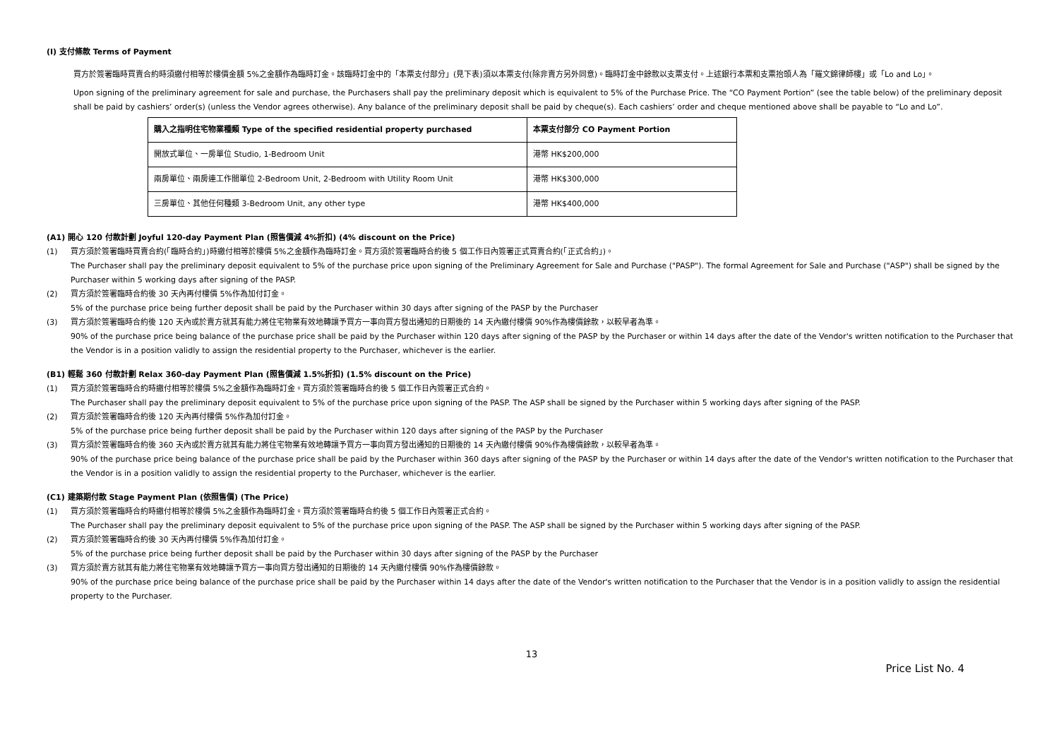(I) 支付條款 Terms of Payment
買方於簽署臨時買賣合約時須繳付相等於樓價金額 5%之金額作為臨時訂金。該臨時訂金中的「本票支付部分」(見下表)須以本票支付(除非賣方另外同意)。臨時訂金中餘款以支票支付。上述銀行本票和支票抬頭人為「羅文錦律師樓」或「Lo and Lo」。
Upon signing of the preliminary agreement for sale and purchase, the Purchasers shall pay the preliminary deposit which is equivalent to 5% of the Purchase Price. The “CO Payment Portion” (see the table below) of the preliminary deposit shall be paid by cashiers’ order(s) (unless the Vendor agrees otherwise). Any balance of the preliminary deposit shall be paid by cheque(s). Each cashiers’ order and cheque mentioned above shall be payable to “Lo and Lo”.
| 購入之指明住宅物業種類 Type of the specified residential property purchased | 本票支付部分 CO Payment Portion |
| --- | --- |
| 開放式單位、一房單位 Studio, 1-Bedroom Unit | 港幣 HK$200,000 |
| 兩房單位、兩房連工作間單位 2-Bedroom Unit, 2-Bedroom with Utility Room Unit | 港幣 HK$300,000 |
| 三房單位、其他任何種類 3-Bedroom Unit, any other type | 港幣 HK$400,000 |
(A1) 開心 120 付款計劃 Joyful 120-day Payment Plan (照售價減 4%折扣) (4% discount on the Price)
(1) 買方須於簽署臨時買賣合約(「臨時合約」)時繳付相等於樓價 5%之金額作為臨時訂金。買方須於簽署臨時合約後 5 個工作日內簽署正式買賣合約(「正式合約」)。
The Purchaser shall pay the preliminary deposit equivalent to 5% of the purchase price upon signing of the Preliminary Agreement for Sale and Purchase ("PASP"). The formal Agreement for Sale and Purchase ("ASP") shall be signed by the Purchaser within 5 working days after signing of the PASP.
(2) 買方須於簽署臨時合約後 30 天內再付樓價 5%作為加付訂金。
5% of the purchase price being further deposit shall be paid by the Purchaser within 30 days after signing of the PASP by the Purchaser
(3) 買方須於簽署臨時合約後 120 天內或於賣方就其有能力將住宅物業有效地轉讓予買方一事向買方發出通知的日期後的 14 天內繳付樓價 90%作為樓價餘款，以較早者為準。
90% of the purchase price being balance of the purchase price shall be paid by the Purchaser within 120 days after signing of the PASP by the Purchaser or within 14 days after the date of the Vendor's written notification to the Purchaser that the Vendor is in a position validly to assign the residential property to the Purchaser, whichever is the earlier.
(B1) 輕鬆 360 付款計劃 Relax 360-day Payment Plan (照售價減 1.5%折扣) (1.5% discount on the Price)
(1) 買方須於簽署臨時合約時繳付相等於樓價 5%之金額作為臨時訂金。買方須於簽署臨時合約後 5 個工作日內簽署正式合約。
The Purchaser shall pay the preliminary deposit equivalent to 5% of the purchase price upon signing of the PASP. The ASP shall be signed by the Purchaser within 5 working days after signing of the PASP.
(2) 買方須於簽署臨時合約後 120 天內再付樓價 5%作為加付訂金。
5% of the purchase price being further deposit shall be paid by the Purchaser within 120 days after signing of the PASP by the Purchaser
(3) 買方須於簽署臨時合約後 360 天內或於賣方就其有能力將住宅物業有效地轉讓予買方一事向買方發出通知的日期後的 14 天內繳付樓價 90%作為樓價餘款，以較早者為準。
90% of the purchase price being balance of the purchase price shall be paid by the Purchaser within 360 days after signing of the PASP by the Purchaser or within 14 days after the date of the Vendor's written notification to the Purchaser that the Vendor is in a position validly to assign the residential property to the Purchaser, whichever is the earlier.
(C1) 建築期付款 Stage Payment Plan (依照售價) (The Price)
(1) 買方須於簽署臨時合約時繳付相等於樓價 5%之金額作為臨時訂金。買方須於簽署臨時合約後 5 個工作日內簽署正式合約。
The Purchaser shall pay the preliminary deposit equivalent to 5% of the purchase price upon signing of the PASP. The ASP shall be signed by the Purchaser within 5 working days after signing of the PASP.
(2) 買方須於簽署臨時合約後 30 天內再付樓價 5%作為加付訂金。
5% of the purchase price being further deposit shall be paid by the Purchaser within 30 days after signing of the PASP by the Purchaser
(3) 買方須於賣方就其有能力將住宅物業有效地轉讓予買方一事向買方發出通知的日期後的 14 天內繳付樓價 90%作為樓價餘款。
90% of the purchase price being balance of the purchase price shall be paid by the Purchaser within 14 days after the date of the Vendor's written notification to the Purchaser that the Vendor is in a position validly to assign the residential property to the Purchaser.
13
Price List No. 4